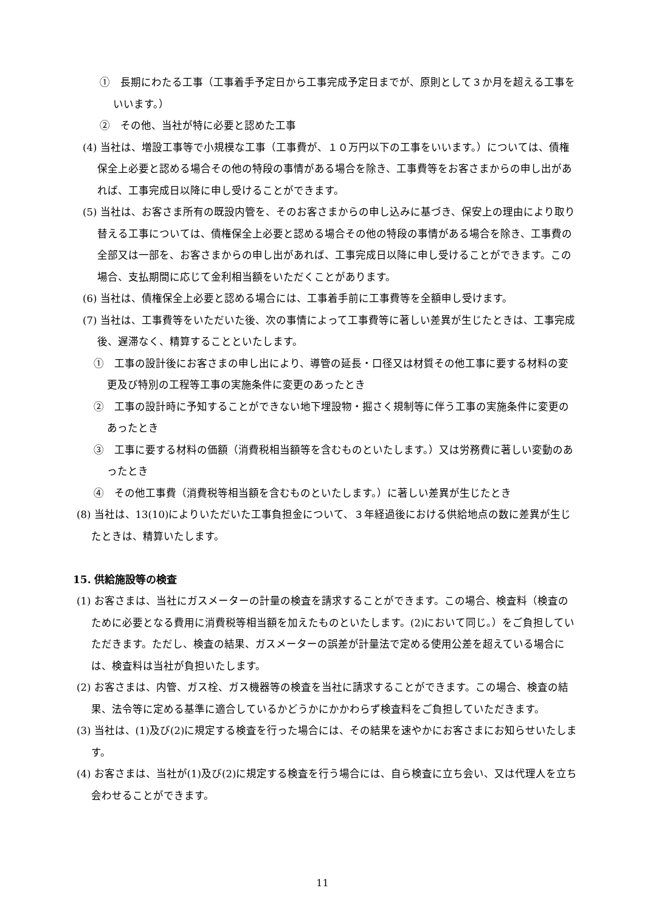①　長期にわたる工事（工事着手予定日から工事完成予定日までが、原則として３か月を超える工事をいいます。）
②　その他、当社が特に必要と認めた工事
(4) 当社は、増設工事等で小規模な工事（工事費が、１０万円以下の工事をいいます。）については、債権保全上必要と認める場合その他の特段の事情がある場合を除き、工事費等をお客さまからの申し出があれば、工事完成日以降に申し受けることができます。
(5) 当社は、お客さま所有の既設内管を、そのお客さまからの申し込みに基づき、保安上の理由により取り替える工事については、債権保全上必要と認める場合その他の特段の事情がある場合を除き、工事費の全部又は一部を、お客さまからの申し出があれば、工事完成日以降に申し受けることができます。この場合、支払期間に応じて金利相当額をいただくことがあります。
(6) 当社は、債権保全上必要と認める場合には、工事着手前に工事費等を全額申し受けます。
(7) 当社は、工事費等をいただいた後、次の事情によって工事費等に著しい差異が生じたときは、工事完成後、遅滞なく、精算することといたします。
①　工事の設計後にお客さまの申し出により、導管の延長・口径又は材質その他工事に要する材料の変更及び特別の工程等工事の実施条件に変更のあったとき
②　工事の設計時に予知することができない地下埋設物・掘さく規制等に伴う工事の実施条件に変更のあったとき
③　工事に要する材料の価額（消費税相当額等を含むものといたします。）又は労務費に著しい変動のあったとき
④　その他工事費（消費税等相当額を含むものといたします。）に著しい差異が生じたとき
(8) 当社は、13(10)によりいただいた工事負担金について、３年経過後における供給地点の数に差異が生じたときは、精算いたします。
15. 供給施設等の検査
(1) お客さまは、当社にガスメーターの計量の検査を請求することができます。この場合、検査料（検査のために必要となる費用に消費税等相当額を加えたものといたします。(2)において同じ。）をご負担していただきます。ただし、検査の結果、ガスメーターの誤差が計量法で定める使用公差を超えている場合には、検査料は当社が負担いたします。
(2) お客さまは、内管、ガス栓、ガス機器等の検査を当社に請求することができます。この場合、検査の結果、法令等に定める基準に適合しているかどうかにかかわらず検査料をご負担していただきます。
(3) 当社は、(1)及び(2)に規定する検査を行った場合には、その結果を速やかにお客さまにお知らせいたします。
(4) お客さまは、当社が(1)及び(2)に規定する検査を行う場合には、自ら検査に立ち会い、又は代理人を立ち会わせることができます。
11